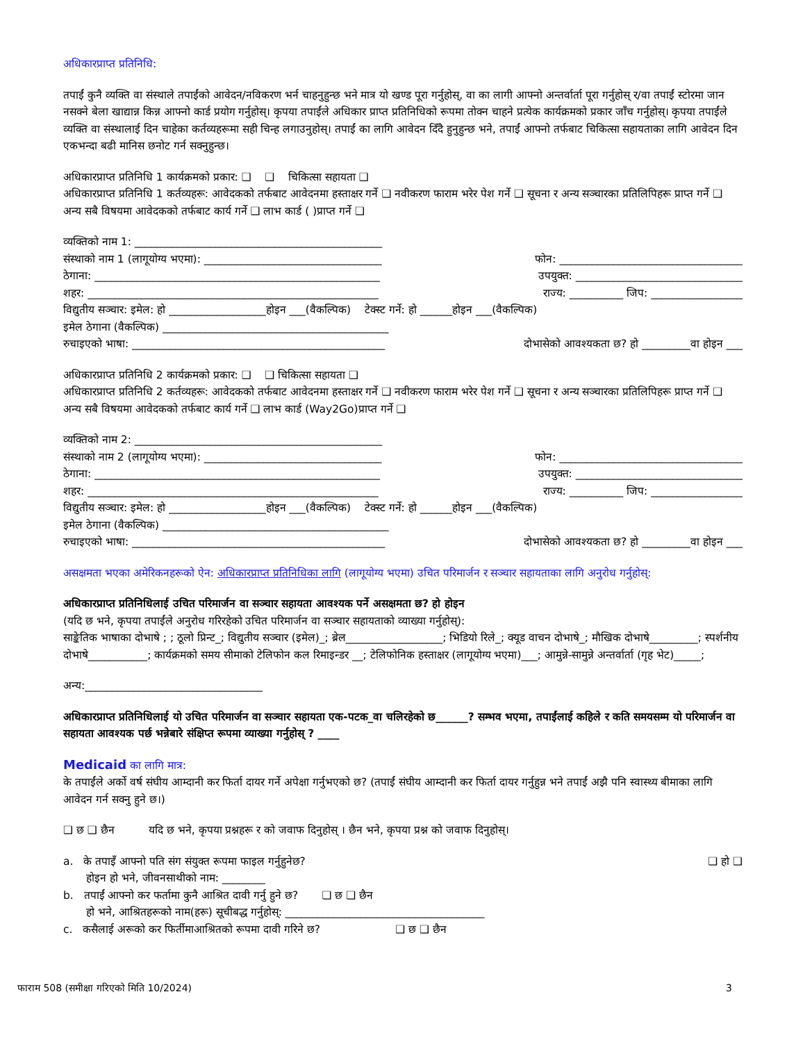अधिकारप्राप्त प्रतिनिधि:
तपाईं कुनै व्यक्ति वा संस्थाले तपाईंको आवेदन/नविकरण भर्न चाहनुहुन्छ भने मात्र यो खण्ड पूरा गर्नुहोस्, वा का लागी आफ्नो अन्तर्वार्ता पूरा गर्नुहोस् र/वा तपाईं स्टोरमा जान नसक्ने बेला खाद्यान्न किन्न आफ्नो कार्ड प्रयोग गर्नुहोस्। कृपया तपाईंले अधिकार प्राप्त प्रतिनिधिको रूपमा तोक्न चाहने प्रत्येक कार्यक्रमको प्रकार जाँच गर्नुहोस्। कृपया तपाईंले व्यक्ति वा संस्थालाई दिन चाहेका कर्तव्यहरूमा सही चिन्ह लगाउनुहोस्। तपाईं का लागि आवेदन दिँदै हुनुहुन्छ भने, तपाईं आफ्नो तर्फबाट चिकित्सा सहायताका लागि आवेदन दिन एकभन्दा बढी मानिस छनोट गर्न सक्नुहुन्छ।
अधिकारप्राप्त प्रतिनिधि 1 कार्यक्रमको प्रकार: ❑ ❑ चिकित्सा सहायता ❑
अधिकारप्राप्त प्रतिनिधि 1 कर्तव्यहरू: आवेदकको तर्फबाट आवेदनमा हस्ताक्षर गर्ने ❑ नवीकरण फाराम भरेर पेश गर्ने ❑ सूचना र अन्य सञ्चारका प्रतिलिपिहरू प्राप्त गर्ने ❑ अन्य सबै विषयमा आवेदकको तर्फबाट कार्य गर्ने ❑ लाभ कार्ड ( )प्राप्त गर्ने ❑
व्यक्तिको नाम 1: ______________________________________________
संस्थाको नाम 1 (लागूयोग्य भएमा): _________________________________ फोन: __________________________________
ठेगाना: _____________________________________________________ उपयुक्त: _______________________________
शहर: ______________________________________________________ राज्य: __________ जिप: _________________
विद्युतीय सञ्चार: इमेल: हो __________________होइन ___(वैकल्पिक) टेक्स्ट गर्ने: हो ______होइन ___(वैकल्पिक)
इमेल ठेगाना (वैकल्पिक) __________________________________________
रुचाइएको भाषा: _______________________________________________ दोभासेको आवश्यकता छ? हो _________वा होइन ___
अधिकारप्राप्त प्रतिनिधि 2 कार्यक्रमको प्रकार: ❑ ❑ चिकित्सा सहायता ❑
अधिकारप्राप्त प्रतिनिधि 2 कर्तव्यहरू: आवेदकको तर्फबाट आवेदनमा हस्ताक्षर गर्ने ❑ नवीकरण फाराम भरेर पेश गर्ने ❑ सूचना र अन्य सञ्चारका प्रतिलिपिहरू प्राप्त गर्ने ❑ अन्य सबै विषयमा आवेदकको तर्फबाट कार्य गर्ने ❑ लाभ कार्ड (Way2Go)प्राप्त गर्ने ❑
व्यक्तिको नाम 2: ______________________________________________
संस्थाको नाम 2 (लागूयोग्य भएमा): _________________________________ फोन: __________________________________
ठेगाना: _____________________________________________________ उपयुक्त: _______________________________
शहर: ______________________________________________________ राज्य: __________ जिप: _________________
विद्युतीय सञ्चार: इमेल: हो __________________होइन ___(वैकल्पिक) टेक्स्ट गर्ने: हो ______होइन ___(वैकल्पिक)
इमेल ठेगाना (वैकल्पिक) __________________________________________
रुचाइएको भाषा: _______________________________________________ दोभासेको आवश्यकता छ? हो _________वा होइन ___
असक्षमता भएका अमेरिकनहरूको ऐन: अधिकारप्राप्त प्रतिनिधिका लागि (लागूयोग्य भएमा) उचित परिमार्जन र सञ्चार सहायताका लागि अनुरोध गर्नुहोस्:
अधिकारप्राप्त प्रतिनिधिलाई उचित परिमार्जन वा सञ्चार सहायता आवश्यक पर्ने असक्षमता छ? हो होइन
(यदि छ भने, कृपया तपाईंले अनुरोध गरिरहेको उचित परिमार्जन वा सञ्चार सहायताको व्याख्या गर्नुहोस्):
साङ्केतिक भाषाका दोभाषे ; ; ठूलो प्रिन्ट_; विद्युतीय सञ्चार (इमेल)_; ब्रेल__________________; भिडियो रिले_; क्यूड वाचन दोभाषे_; मौखिक दोभाषे_________; स्पर्शनीय दोभाषे___________; कार्यक्रमको समय सीमाको टेलिफोन कल रिमाइन्डर __; टेलिफोनिक हस्ताक्षर (लागूयोग्य भएमा)___; आमुन्ने-सामुन्ने अन्तर्वार्ता (गृह भेट)_____;
अन्य:_________________________________
अधिकारप्राप्त प्रतिनिधिलाई यो उचित परिमार्जन वा सञ्चार सहायता एक-पटक_वा चलिरहेको छ______? सम्भव भएमा, तपाईंलाई कहिले र कति समयसम्म यो परिमार्जन वा सहायता आवश्यक पर्छ भन्नेबारे संक्षिप्त रूपमा व्याख्या गर्नुहोस् ? ____
Medicaid का लागि मात्र:
के तपाईंले अर्को वर्ष संघीय आम्दानी कर फिर्ता दायर गर्ने अपेक्षा गर्नुभएको छ? (तपाईं संघीय आम्दानी कर फिर्ता दायर गर्नुहुन्न भने तपाईं अझै पनि स्वास्थ्य बीमाका लागि आवेदन गर्न सक्नु हुने छ।)
❑ छ ❑ छैन यदि छ भने, कृपया प्रश्नहरू र को जवाफ दिनुहोस् । छैन भने, कृपया प्रश्न को जवाफ दिनुहोस्।
a. के तपाइँ आफ्नो पति संग संयुक्त रूपमा फाइल गर्नुहुनेछ? ❑ हो ❑
होइन हो भने, जीवनसाथीको नाम: ________
b. तपाईं आफ्नो कर फर्तामा कुनै आश्रित दावी गर्नु हुने छ? ❑ छ ❑ छैन
हो भने, आश्रितहरूको नाम(हरू) सूचीबद्ध गर्नुहोस्: _____________________________________
c. कसैलाई अरूको कर फिर्तीमाआश्रितको रूपमा दावी गरिने छ? ❑ छ ❑ छैन
फाराम 508 (समीक्षा गरिएको मिति 10/2024) 3